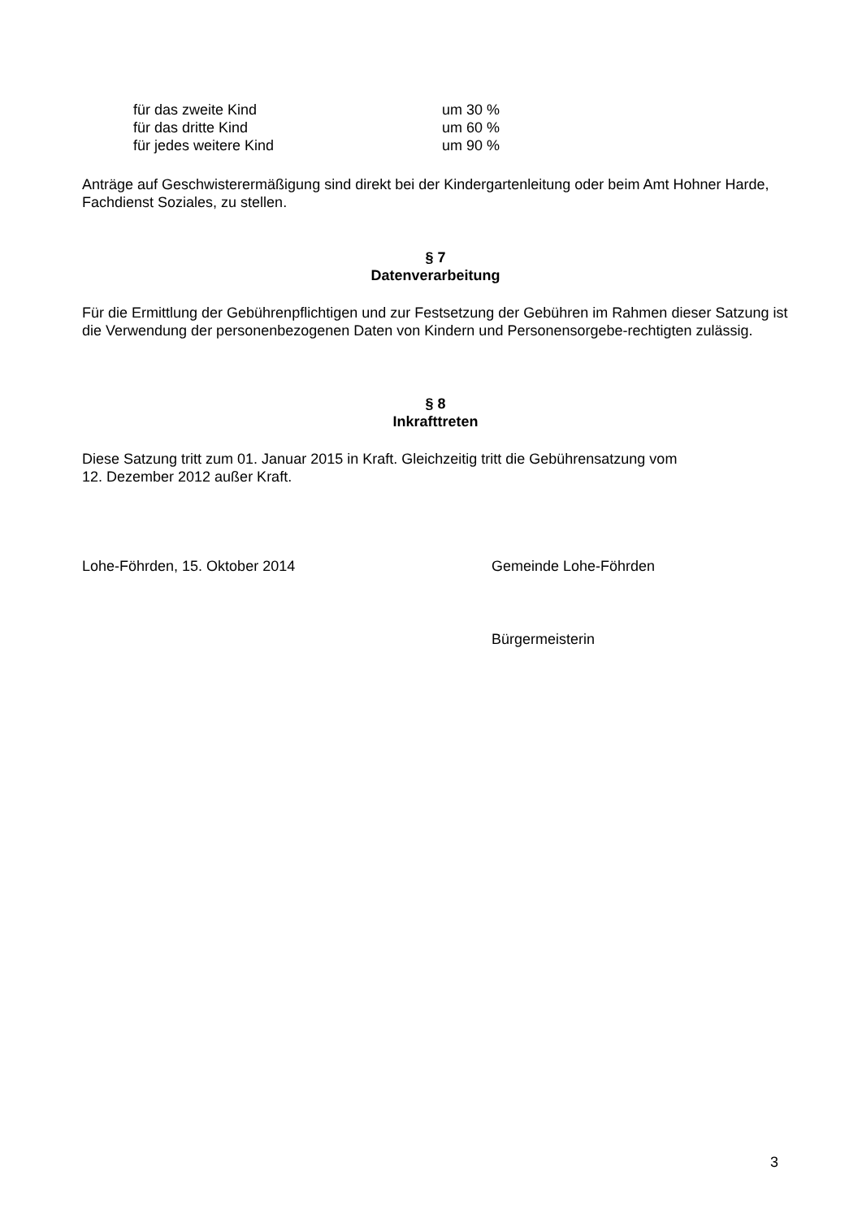für das zweite Kind um 30 %
für das dritte Kind um 60 %
für jedes weitere Kind um 90 %
Anträge auf Geschwisterermäßigung sind direkt bei der Kindergartenleitung oder beim Amt Hohner Harde, Fachdienst Soziales, zu stellen.
§ 7
Datenverarbeitung
Für die Ermittlung der Gebührenpflichtigen und zur Festsetzung der Gebühren im Rahmen dieser Satzung ist die Verwendung der personenbezogenen Daten von Kindern und Personensorgebe-rechtigten zulässig.
§ 8
Inkrafttreten
Diese Satzung tritt zum 01. Januar 2015 in Kraft. Gleichzeitig tritt die Gebührensatzung vom
12. Dezember 2012 außer Kraft.
Lohe-Föhrden, 15. Oktober 2014 Gemeinde Lohe-Föhrden
Bürgermeisterin
3